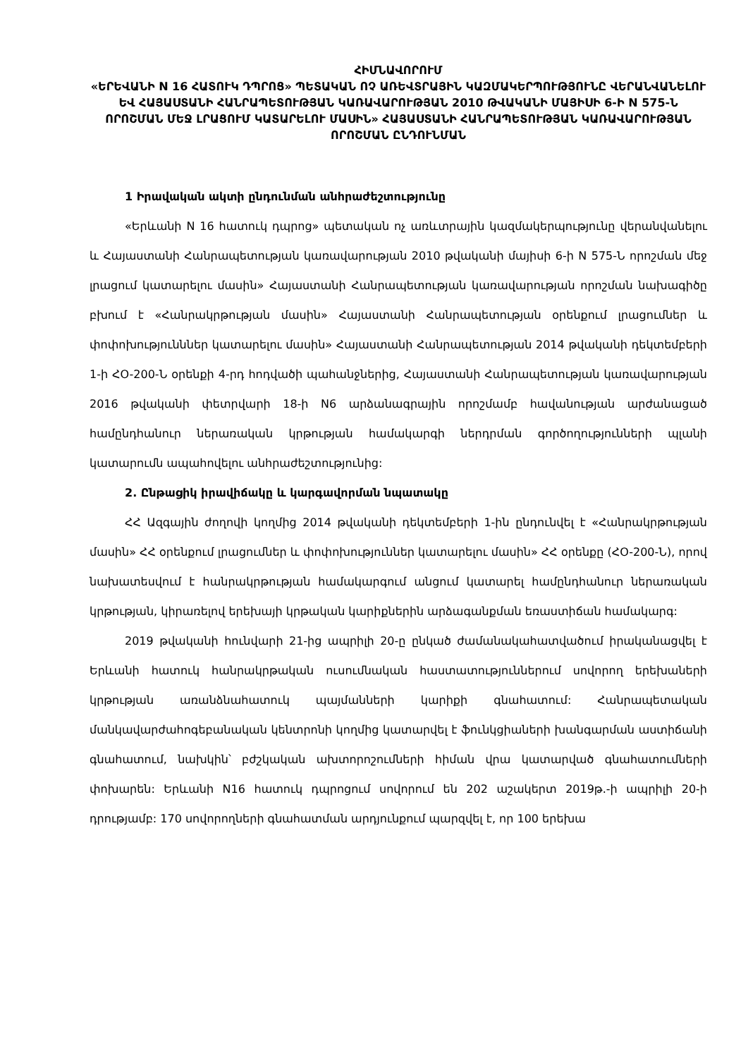ՀԻՄՆԱՎՈՐՈՒՄ
«ԵՐԵՎԱՆԻ N 16 ՀԱՏՈՒԿ ԴՊՐՈՑ» ՊԵՏԱԿԱՆ ՈՉ ԱՌԵՎՏՐԱՅԻՆ ԿԱԶՄԱԿԵՐՊՈՒԹՅՈՒՆԸ ՎԵՐԱՆՎԱՆԵԼՈՒ ԵՎ ՀԱՅԱՍՏԱՆԻ ՀԱՆՐԱՊԵՏՈՒԹՅԱՆ ԿԱՌԱՎԱՐՈՒԹՅԱՆ 2010 ԹՎԱԿԱՆԻ ՄԱՅԻՍԻ 6-Ի N 575-Ն ՈՐՈՇՄԱՆ ՄԵՋ ԼՐԱՑՈՒՄ ԿԱՏԱՐԵԼՈՒ ՄԱՍԻՆ» ՀԱՅԱՍՏԱՆԻ ՀԱՆՐԱՊԵՏՈՒԹՅԱՆ ԿԱՌԱՎԱՐՈՒԹՅԱՆ ՈՐՈՇՄԱՆ ԸՆԴՈՒՆՄԱՆ
1 Իրավական ակտի ընդունման անհրաժեշտությունը
«Երևանի N 16 հատուկ դպրոց» պետական ոչ առևտրային կազմակերպությունը վերանվանելու և Հայաստանի Հանրապետության կառավարության 2010 թվականի մայիսի 6-ի N 575-Ն որոշման մեջ լրացում կատարելու մասին» Հայաստանի Հանրապետության կառավարության որոշման նախագիծը բխում է «Հանրակրթության մասին» Հայաստանի Հանրապետության օրենքում լրացումներ և փոփոխությունններ կատարելու մասին» Հայաստանի Հանրապետության 2014 թվականի դեկտեմբերի 1-ի ՀO-200-Ն օրենքի 4-րդ հոդվածի պահանջներից, Հայաստանի Հանրապետության կառավարության 2016 թվականի փետրվարի 18-ի N6 արձանագրային որոշմամբ հավանության արժանացած համընդհանուր ներառական կրթության համակարգի ներդրման գործողությունների պլանի կատարումն ապահովելու անհրաժեշտությունից:
2. Ընթացիկ իրավիճակը և կարգավորման նպատակը
ՀՀ Ազգային ժողովի կողմից 2014 թվականի դեկտեմբերի 1-ին ընդունվել է «Հանրակրթության մասին» ՀՀ օրենքում լրացումներ և փոփոխություններ կատարելու մասին» ՀՀ օրենքը (ՀO-200-Ն), որով նախատեսվում է հանրակրթության համակարգում անցում կատարել համընդհանուր ներառական կրթության, կիրառելով երեխայի կրթական կարիքներին արձագանքման եռաստիճան համակարգ:
2019 թվականի հունվարի 21-ից ապրիլի 20-ը ընկած ժամանակահատվածում իրականացվել է Երևանի հատուկ հանրակրթական ուսումնական հաստատություններում սովորող երեխաների կրթության առանձնահատուկ պայմանների կարիքի գնահատում: Հանրապետական մանկավարժահոգեբանական կենտրոնի կողմից կատարվել է ֆունկցիաների խանգարման աստիճանի գնահատում, նախկին՝ բժշկական ախտորոշումների հիման վրա կատարված գնահատումների փոխարեն: Երևանի N16 հատուկ դպրոցում սովորում են 202 աշակերտ 2019թ.-ի ապրիլի 20-ի դրությամբ: 170 սովորողների գնահատման արդյունքում պարզվել է, որ 100 երեխա